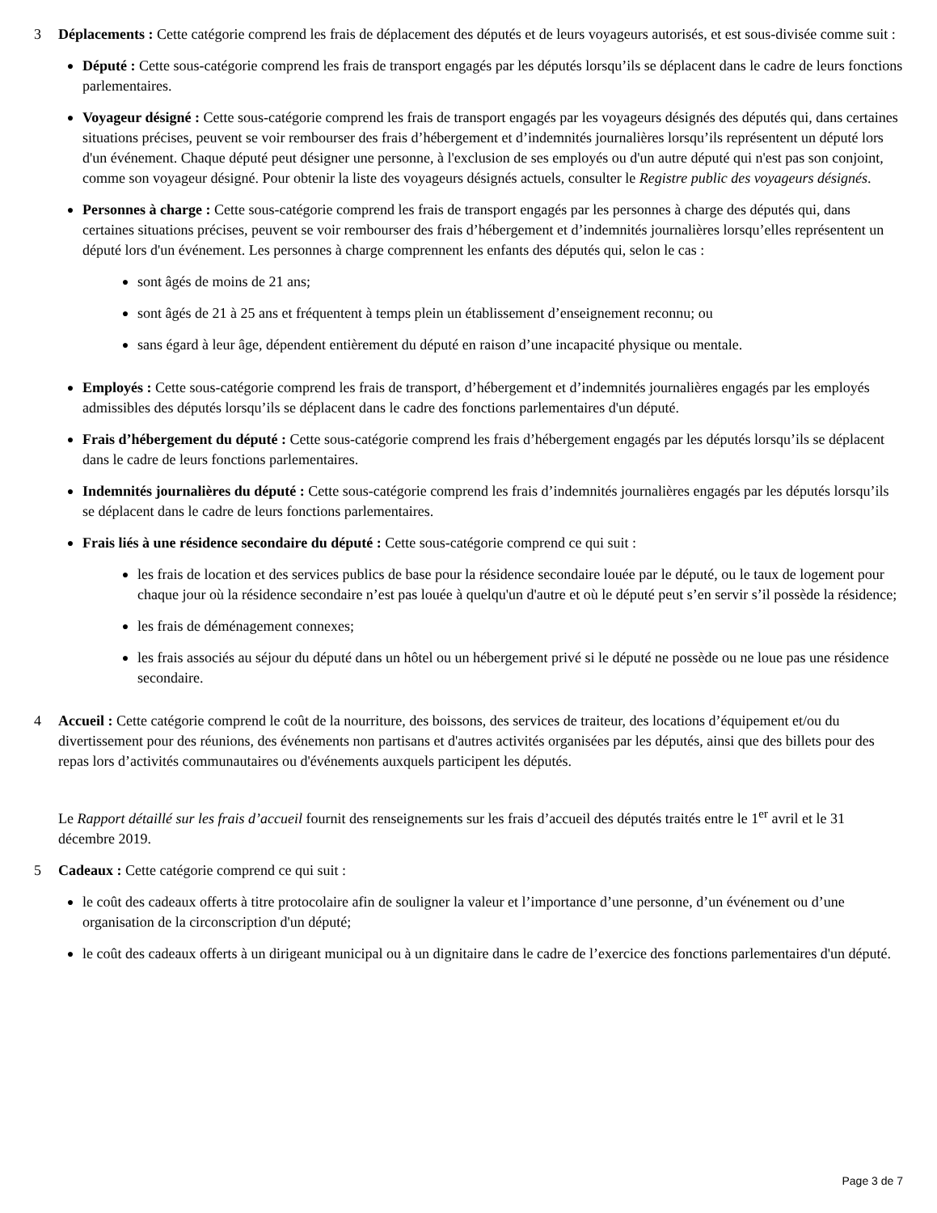3 Déplacements : Cette catégorie comprend les frais de déplacement des députés et de leurs voyageurs autorisés, et est sous-divisée comme suit :
● Député : Cette sous-catégorie comprend les frais de transport engagés par les députés lorsqu’ils se déplacent dans le cadre de leurs fonctions parlementaires.
● Voyageur désigné : Cette sous-catégorie comprend les frais de transport engagés par les voyageurs désignés des députés qui, dans certaines situations précises, peuvent se voir rembourser des frais d’hébergement et d’indemnités journalières lorsqu’ils représentent un député lors d'un événement. Chaque député peut désigner une personne, à l'exclusion de ses employés ou d'un autre député qui n'est pas son conjoint, comme son voyageur désigné. Pour obtenir la liste des voyageurs désignés actuels, consulter le Registre public des voyageurs désignés.
● Personnes à charge : Cette sous-catégorie comprend les frais de transport engagés par les personnes à charge des députés qui, dans certaines situations précises, peuvent se voir rembourser des frais d’hébergement et d’indemnités journalières lorsqu’elles représentent un député lors d'un événement. Les personnes à charge comprennent les enfants des députés qui, selon le cas :
● sont âgés de moins de 21 ans;
● sont âgés de 21 à 25 ans et fréquentent à temps plein un établissement d’enseignement reconnu; ou
● sans égard à leur âge, dépendent entièrement du député en raison d’une incapacité physique ou mentale.
● Employés : Cette sous-catégorie comprend les frais de transport, d’hébergement et d’indemnités journalières engagés par les employés admissibles des députés lorsqu’ils se déplacent dans le cadre des fonctions parlementaires d'un député.
● Frais d’hébergement du député : Cette sous-catégorie comprend les frais d’hébergement engagés par les députés lorsqu’ils se déplacent dans le cadre de leurs fonctions parlementaires.
● Indemnités journalières du député : Cette sous-catégorie comprend les frais d’indemnités journalières engagés par les députés lorsqu’ils se déplacent dans le cadre de leurs fonctions parlementaires.
● Frais liés à une résidence secondaire du député : Cette sous-catégorie comprend ce qui suit :
● les frais de location et des services publics de base pour la résidence secondaire louée par le député, ou le taux de logement pour chaque jour où la résidence secondaire n’est pas louée à quelqu'un d'autre et où le député peut s’en servir s’il possède la résidence;
● les frais de déménagement connexes;
● les frais associés au séjour du député dans un hôtel ou un hébergement privé si le député ne possède ou ne loue pas une résidence secondaire.
4 Accueil : Cette catégorie comprend le coût de la nourriture, des boissons, des services de traiteur, des locations d’équipement et/ou du divertissement pour des réunions, des événements non partisans et d'autres activités organisées par les députés, ainsi que des billets pour des repas lors d’activités communautaires ou d'événements auxquels participent les députés.
Le Rapport détaillé sur les frais d’accueil fournit des renseignements sur les frais d’accueil des députés traités entre le 1<sup>er</sup> avril et le 31 décembre 2019.
5 Cadeaux : Cette catégorie comprend ce qui suit :
● le coût des cadeaux offerts à titre protocolaire afin de souligner la valeur et l’importance d’une personne, d’un événement ou d’une organisation de la circonscription d'un député;
● le coût des cadeaux offerts à un dirigeant municipal ou à un dignitaire dans le cadre de l’exercice des fonctions parlementaires d'un député.
Page 3 de 7